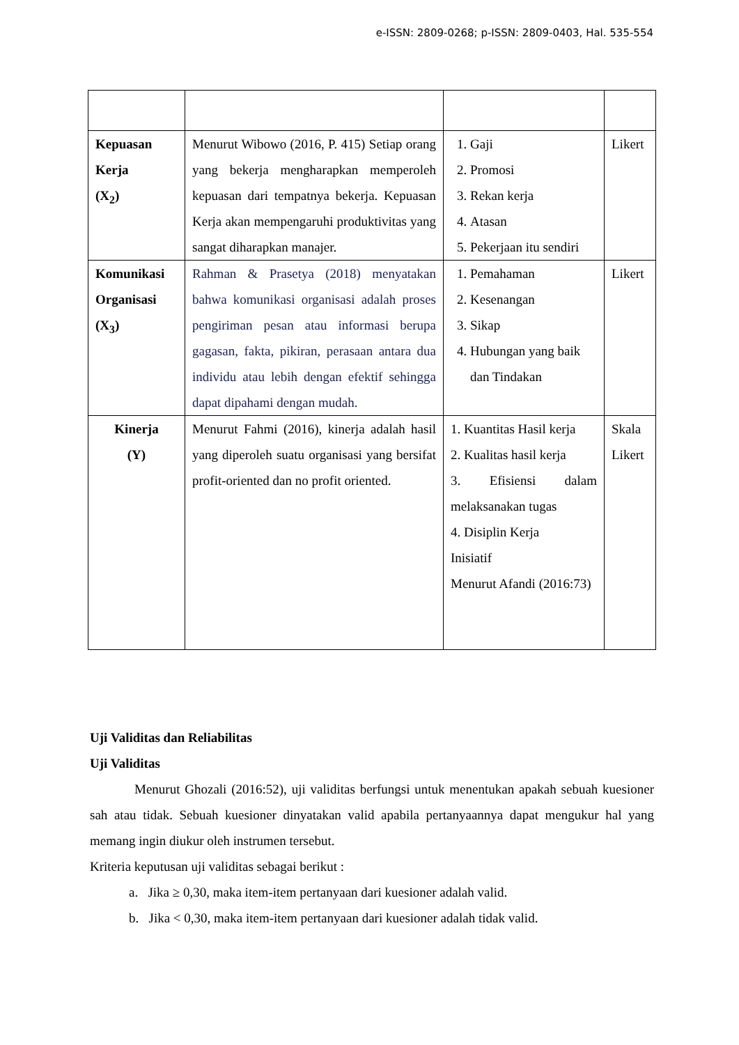e-ISSN: 2809-0268; p-ISSN: 2809-0403, Hal. 535-554
| Kepuasan Kerja (X<sub>2</sub>) | Menurut Wibowo (2016, P. 415) Setiap orang yang bekerja mengharapkan memperoleh kepuasan dari tempatnya bekerja. Kepuasan Kerja akan mempengaruhi produktivitas yang sangat diharapkan manajer. | 1. Gaji 2. Promosi 3. Rekan kerja 4. Atasan 5. Pekerjaan itu sendiri | Likert |
| Komunikasi Organisasi (X<sub>3</sub>) | Rahman & Prasetya (2018) menyatakan bahwa komunikasi organisasi adalah proses pengiriman pesan atau informasi berupa gagasan, fakta, pikiran, perasaan antara dua individu atau lebih dengan efektif sehingga dapat dipahami dengan mudah. | 1. Pemahaman 2. Kesenangan 3. Sikap 4. Hubungan yang baik dan Tindakan | Likert |
| Kinerja (Y) | Menurut Fahmi (2016), kinerja adalah hasil yang diperoleh suatu organisasi yang bersifat profit-oriented dan no profit oriented. | 1. Kuantitas Hasil kerja 2. Kualitas hasil kerja 3. Efisiensi dalam melaksanakan tugas 4. Disiplin Kerja Inisiatif Menurut Afandi (2016:73) | Skala Likert |
Uji Validitas dan Reliabilitas
Uji Validitas
Menurut Ghozali (2016:52), uji validitas berfungsi untuk menentukan apakah sebuah kuesioner sah atau tidak. Sebuah kuesioner dinyatakan valid apabila pertanyaannya dapat mengukur hal yang memang ingin diukur oleh instrumen tersebut.
Kriteria keputusan uji validitas sebagai berikut :
a. Jika ≥ 0,30, maka item-item pertanyaan dari kuesioner adalah valid.
b. Jika < 0,30, maka item-item pertanyaan dari kuesioner adalah tidak valid.